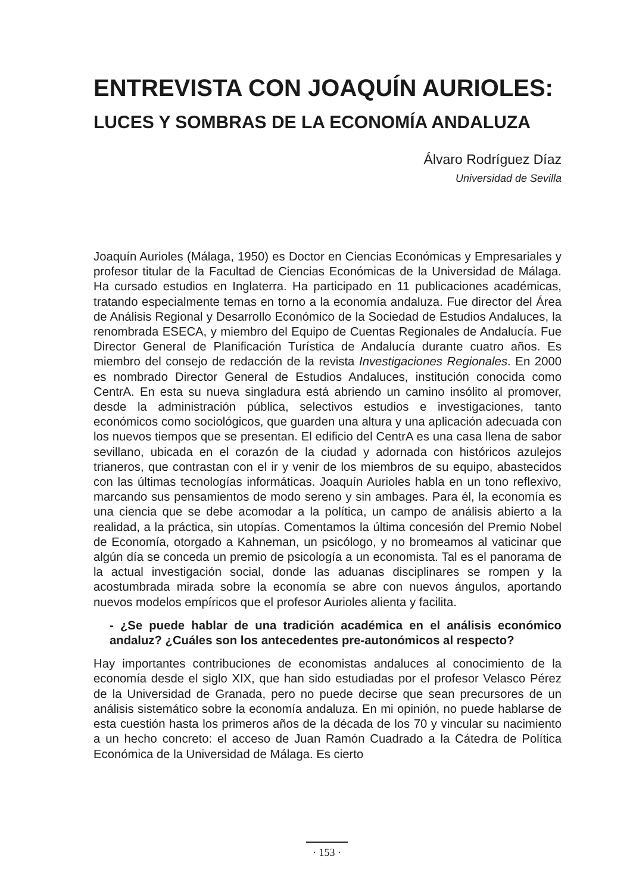ENTREVISTA CON JOAQUÍN AURIOLES:
LUCES Y SOMBRAS DE LA ECONOMÍA ANDALUZA
Álvaro Rodríguez Díaz
Universidad de Sevilla
Joaquín Aurioles (Málaga, 1950) es Doctor en Ciencias Económicas y Empresariales y profesor titular de la Facultad de Ciencias Económicas de la Universidad de Málaga. Ha cursado estudios en Inglaterra. Ha participado en 11 publicaciones académicas, tratando especialmente temas en torno a la economía andaluza. Fue director del Área de Análisis Regional y Desarrollo Económico de la Sociedad de Estudios Andaluces, la renombrada ESECA, y miembro del Equipo de Cuentas Regionales de Andalucía. Fue Director General de Planificación Turística de Andalucía durante cuatro años. Es miembro del consejo de redacción de la revista Investigaciones Regionales. En 2000 es nombrado Director General de Estudios Andaluces, institución conocida como CentrA. En esta su nueva singladura está abriendo un camino insólito al promover, desde la administración pública, selectivos estudios e investigaciones, tanto económicos como sociológicos, que guarden una altura y una aplicación adecuada con los nuevos tiempos que se presentan. El edificio del CentrA es una casa llena de sabor sevillano, ubicada en el corazón de la ciudad y adornada con históricos azulejos trianeros, que contrastan con el ir y venir de los miembros de su equipo, abastecidos con las últimas tecnologías informáticas. Joaquín Aurioles habla en un tono reflexivo, marcando sus pensamientos de modo sereno y sin ambages. Para él, la economía es una ciencia que se debe acomodar a la política, un campo de análisis abierto a la realidad, a la práctica, sin utopías. Comentamos la última concesión del Premio Nobel de Economía, otorgado a Kahneman, un psicólogo, y no bromeamos al vaticinar que algún día se conceda un premio de psicología a un economista. Tal es el panorama de la actual investigación social, donde las aduanas disciplinares se rompen y la acostumbrada mirada sobre la economía se abre con nuevos ángulos, aportando nuevos modelos empíricos que el profesor Aurioles alienta y facilita.
- ¿Se puede hablar de una tradición académica en el análisis económico andaluz? ¿Cuáles son los antecedentes pre-autonómicos al respecto?
Hay importantes contribuciones de economistas andaluces al conocimiento de la economía desde el siglo XIX, que han sido estudiadas por el profesor Velasco Pérez de la Universidad de Granada, pero no puede decirse que sean precursores de un análisis sistemático sobre la economía andaluza. En mi opinión, no puede hablarse de esta cuestión hasta los primeros años de la década de los 70 y vincular su nacimiento a un hecho concreto: el acceso de Juan Ramón Cuadrado a la Cátedra de Política Económica de la Universidad de Málaga. Es cierto
· 153 ·